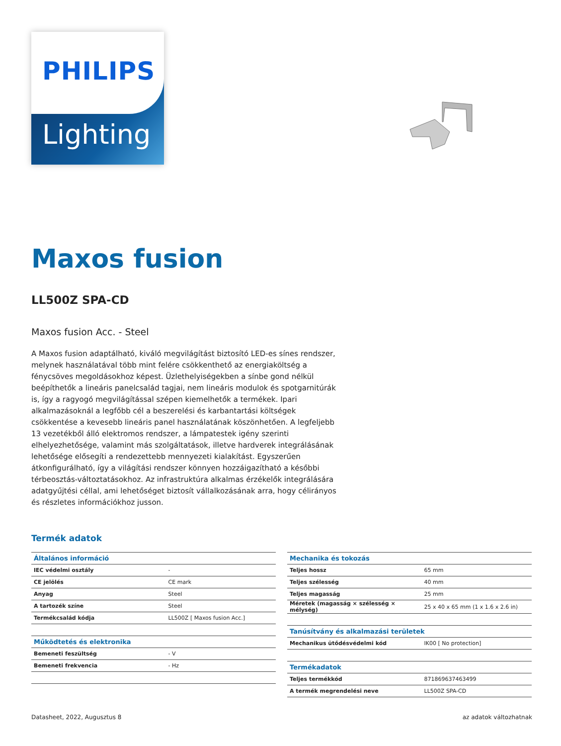PHILIPS
Lighting
Maxos fusion
LL500Z SPA-CD
Maxos fusion Acc. - Steel
A Maxos fusion adaptálható, kiváló megvilágítást biztosító LED-es sínes rendszer, melynek használatával több mint felére csökkenthető az energiaköltség a fénycsöves megoldásokhoz képest. Üzlethelyiségekben a sínbe gond nélkül beépíthetők a lineáris panelcsalád tagjai, nem lineáris modulok és spotgarnitúrák is, így a ragyogó megvilágítással szépen kiemelhetők a termékek. Ipari alkalmazásoknál a legfőbb cél a beszerelési és karbantartási költségek csökkentése a kevesebb lineáris panel használatának köszönhetően. A legfeljebb 13 vezetékből álló elektromos rendszer, a lámpatestek igény szerinti elhelyezhetősége, valamint más szolgáltatások, illetve hardverek integrálásának lehetősége elősegíti a rendezettebb mennyezeti kialakítást. Egyszerűen átkonfigurálható, így a világítási rendszer könnyen hozzáigazítható a későbbi térbeosztás-változtatásokhoz. Az infrastruktúra alkalmas érzékelők integrálására adatgyűjtési céllal, ami lehetőséget biztosít vállalkozásának arra, hogy célirányos és részletes információkhoz jusson.
Termék adatok
| Általános információ | |
| --- | --- |
| IEC védelmi osztály | - |
| CE jelölés | CE mark |
| Anyag | Steel |
| A tartozék színe | Steel |
| Termékcsalád kódja | LL500Z [ Maxos fusion Acc.] |
| Működtetés és elektronika | |
| Bemeneti feszültség | - V |
| Bemeneti frekvencia | - Hz |
| Mechanika és tokozás | |
| --- | --- |
| Teljes hossz | 65 mm |
| Teljes szélesség | 40 mm |
| Teljes magasság | 25 mm |
| Méretek (magasság × szélesség × mélység) | 25 x 40 x 65 mm (1 x 1.6 x 2.6 in) |
| Tanúsítvány és alkalmazási területek | |
| Mechanikus ütődésvédelmi kód | IK00 [ No protection] |
| Termékadatok | |
| Teljes termékkód | 871869637463499 |
| A termék megrendelési neve | LL500Z SPA-CD |
Datasheet, 2022, Augusztus 8 az adatok változhatnak